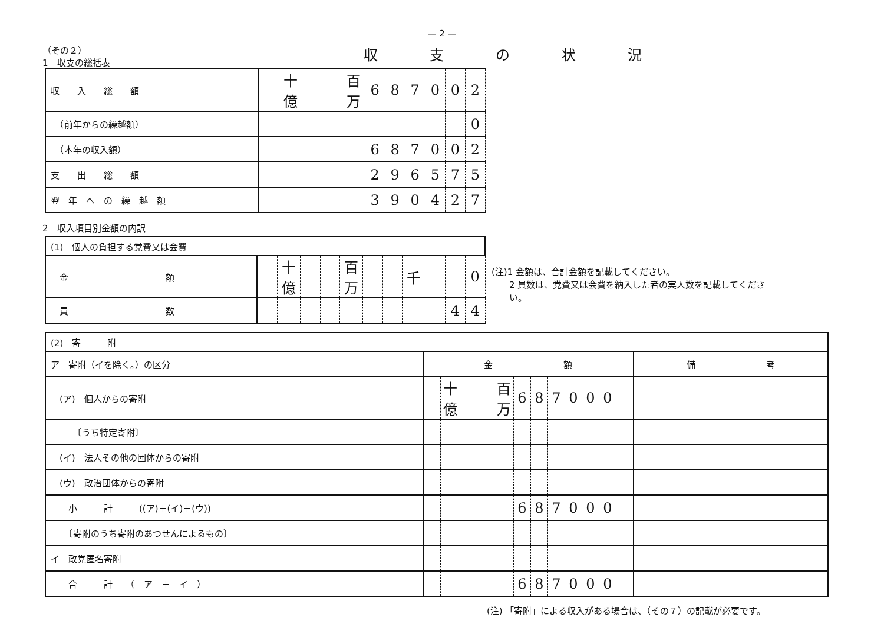— 2 —
（その２）
1　収支の総括表
収支の状況
| 収 入 総 額 | | 十億 | | | 百万 | 6 | 8 | 7 | 0 | 0 | 2 |
| （前年からの繰越額） | | | | | | | | | | | 0 |
| （本年の収入額） | | | | | | 6 | 8 | 7 | 0 | 0 | 2 |
| 支 出 総 額 | | | | | | 2 | 9 | 6 | 5 | 7 | 5 |
| 翌 年 へ の 繰 越 額 | | | | | | 3 | 9 | 0 | 4 | 2 | 7 |
2　収入項目別金額の内訳
| (1) 個人の負担する党費又は会費 | | | | | | | | | | | |
| 金 額 | | 十億 | | | 百万 | | | 千 | | | 0 |
| 員 数 | | | | | | | | | | 4 | 4 |
(注)1 金額は、合計金額を記載してください。
　　2 員数は、党費又は会費を納入した者の実人数を記載してくださ
　　い。
| (2) 寄 附 | | | | | | | | | | | | | |
| ア 寄附（イを除く。）の区分 | 金 額 | | | | | | | | | | | | 備 考 |
| (ア) 個人からの寄附 | | 十億 | | | 百万 | 6 | 8 | 7 | 0 | 0 | 0 | | |
| 〔うち特定寄附〕 | | | | | | | | | | | | | |
| (イ) 法人その他の団体からの寄附 | | | | | | | | | | | | | |
| (ウ) 政治団体からの寄附 | | | | | | | | | | | | | |
| 小 計 ((ア)＋(イ)＋(ウ)) | | | | | | 6 | 8 | 7 | 0 | 0 | 0 | | |
| 〔寄附のうち寄附のあつせんによるもの〕 | | | | | | | | | | | | | |
| イ 政党匿名寄附 | | | | | | | | | | | | | |
| 合 計 （ ア ＋ イ ） | | | | | | 6 | 8 | 7 | 0 | 0 | 0 | | |
(注) 「寄附」による収入がある場合は、（その７）の記載が必要です。